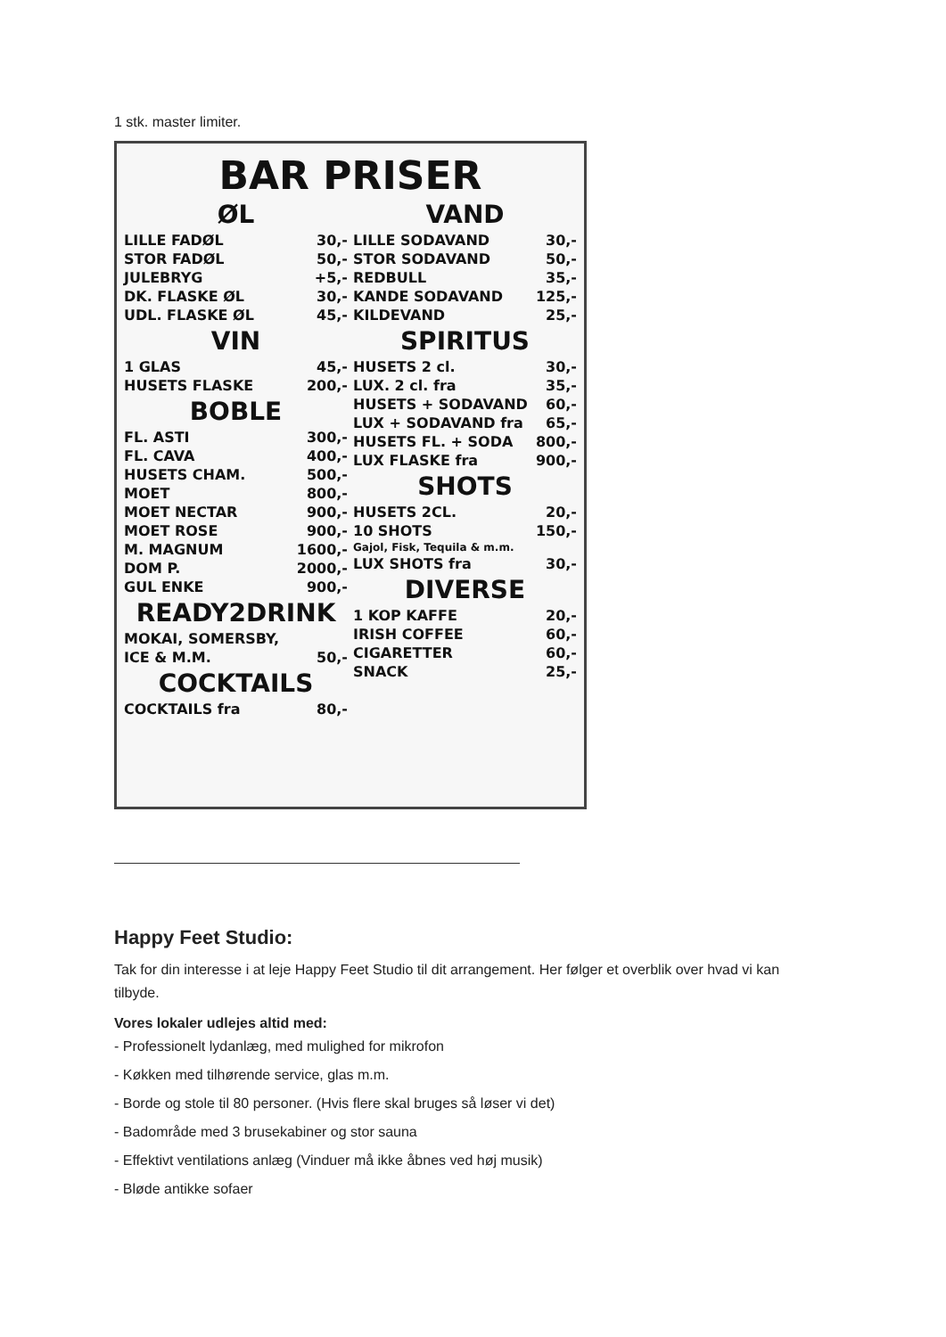1 stk. master limiter.
BAR PRISER
ØL
| LILLE FADØL | 30,- |
| STOR FADØL | 50,- |
| JULEBRYG | +5,- |
| DK. FLASKE ØL | 30,- |
| UDL. FLASKE ØL | 45,- |
VIN
| 1 GLAS | 45,- |
| HUSETS FLASKE | 200,- |
BOBLE
| FL. ASTI | 300,- |
| FL. CAVA | 400,- |
| HUSETS CHAM. | 500,- |
| MOET | 800,- |
| MOET NECTAR | 900,- |
| MOET ROSE | 900,- |
| M. MAGNUM | 1600,- |
| DOM P. | 2000,- |
| GUL ENKE | 900,- |
READY2DRINK
| MOKAI, SOMERSBY, | |
| ICE & M.M. | 50,- |
COCKTAILS
| COCKTAILS fra | 80,- |
VAND
| LILLE SODAVAND | 30,- |
| STOR SODAVAND | 50,- |
| REDBULL | 35,- |
| KANDE SODAVAND | 125,- |
| KILDEVAND | 25,- |
SPIRITUS
| HUSETS 2 cl. | 30,- |
| LUX. 2 cl. fra | 35,- |
| HUSETS + SODAVAND | 60,- |
| LUX + SODAVAND fra | 65,- |
| HUSETS FL. + SODA | 800,- |
| LUX FLASKE fra | 900,- |
SHOTS
| HUSETS 2CL. | 20,- |
| 10 SHOTS | 150,- |
| Gajol, Fisk, Tequila & m.m. | |
| LUX SHOTS fra | 30,- |
DIVERSE
| 1 KOP KAFFE | 20,- |
| IRISH COFFEE | 60,- |
| CIGARETTER | 60,- |
| SNACK | 25,- |
Happy Feet Studio:
Tak for din interesse i at leje Happy Feet Studio til dit arrangement. Her følger et overblik over hvad vi kan tilbyde.
Vores lokaler udlejes altid med:
- Professionelt lydanlæg, med mulighed for mikrofon
- Køkken med tilhørende service, glas m.m.
- Borde og stole til 80 personer. (Hvis flere skal bruges så løser vi det)
- Badområde med 3 brusekabiner og stor sauna
- Effektivt ventilations anlæg (Vinduer må ikke åbnes ved høj musik)
- Bløde antikke sofaer